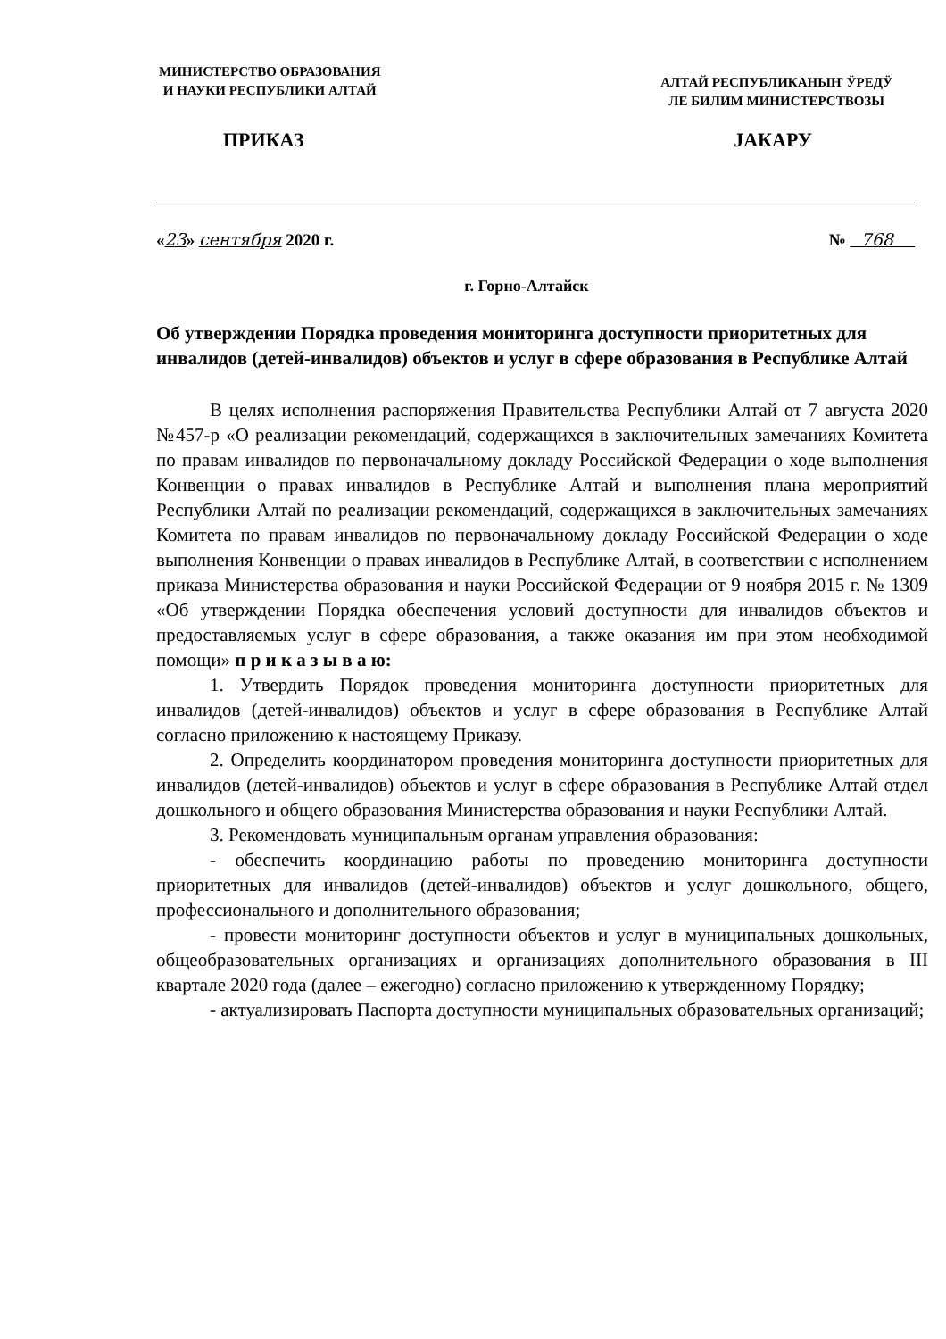МИНИСТЕРСТВО ОБРАЗОВАНИЯ
И НАУКИ РЕСПУБЛИКИ АЛТАЙ
АЛТАЙ РЕСПУБЛИКАНЫҤ ӰРЕДӰ
ЛЕ БИЛИМ МИНИСТЕРСТВОЗЫ
ПРИКАЗ JАКАРУ
«23» сентября 2020 г. № 768
г. Горно-Алтайск
Об утверждении Порядка проведения мониторинга доступности приоритетных для инвалидов (детей-инвалидов) объектов и услуг в сфере образования в Республике Алтай
В целях исполнения распоряжения Правительства Республики Алтай от 7 августа 2020 №457-р «О реализации рекомендаций, содержащихся в заключительных замечаниях Комитета по правам инвалидов по первоначальному докладу Российской Федерации о ходе выполнения Конвенции о правах инвалидов в Республике Алтай и выполнения плана мероприятий Республики Алтай по реализации рекомендаций, содержащихся в заключительных замечаниях Комитета по правам инвалидов по первоначальному докладу Российской Федерации о ходе выполнения Конвенции о правах инвалидов в Республике Алтай, в соответствии с исполнением приказа Министерства образования и науки Российской Федерации от 9 ноября 2015 г. № 1309 «Об утверждении Порядка обеспечения условий доступности для инвалидов объектов и предоставляемых услуг в сфере образования, а также оказания им при этом необходимой помощи» п р и к а з ы в а ю:
1. Утвердить Порядок проведения мониторинга доступности приоритетных для инвалидов (детей-инвалидов) объектов и услуг в сфере образования в Республике Алтай согласно приложению к настоящему Приказу.
2. Определить координатором проведения мониторинга доступности приоритетных для инвалидов (детей-инвалидов) объектов и услуг в сфере образования в Республике Алтай отдел дошкольного и общего образования Министерства образования и науки Республики Алтай.
3. Рекомендовать муниципальным органам управления образования:
- обеспечить координацию работы по проведению мониторинга доступности приоритетных для инвалидов (детей-инвалидов) объектов и услуг дошкольного, общего, профессионального и дополнительного образования;
- провести мониторинг доступности объектов и услуг в муниципальных дошкольных, общеобразовательных организациях и организациях дополнительного образования в III квартале 2020 года (далее – ежегодно) согласно приложению к утвержденному Порядку;
- актуализировать Паспорта доступности муниципальных образовательных организаций;